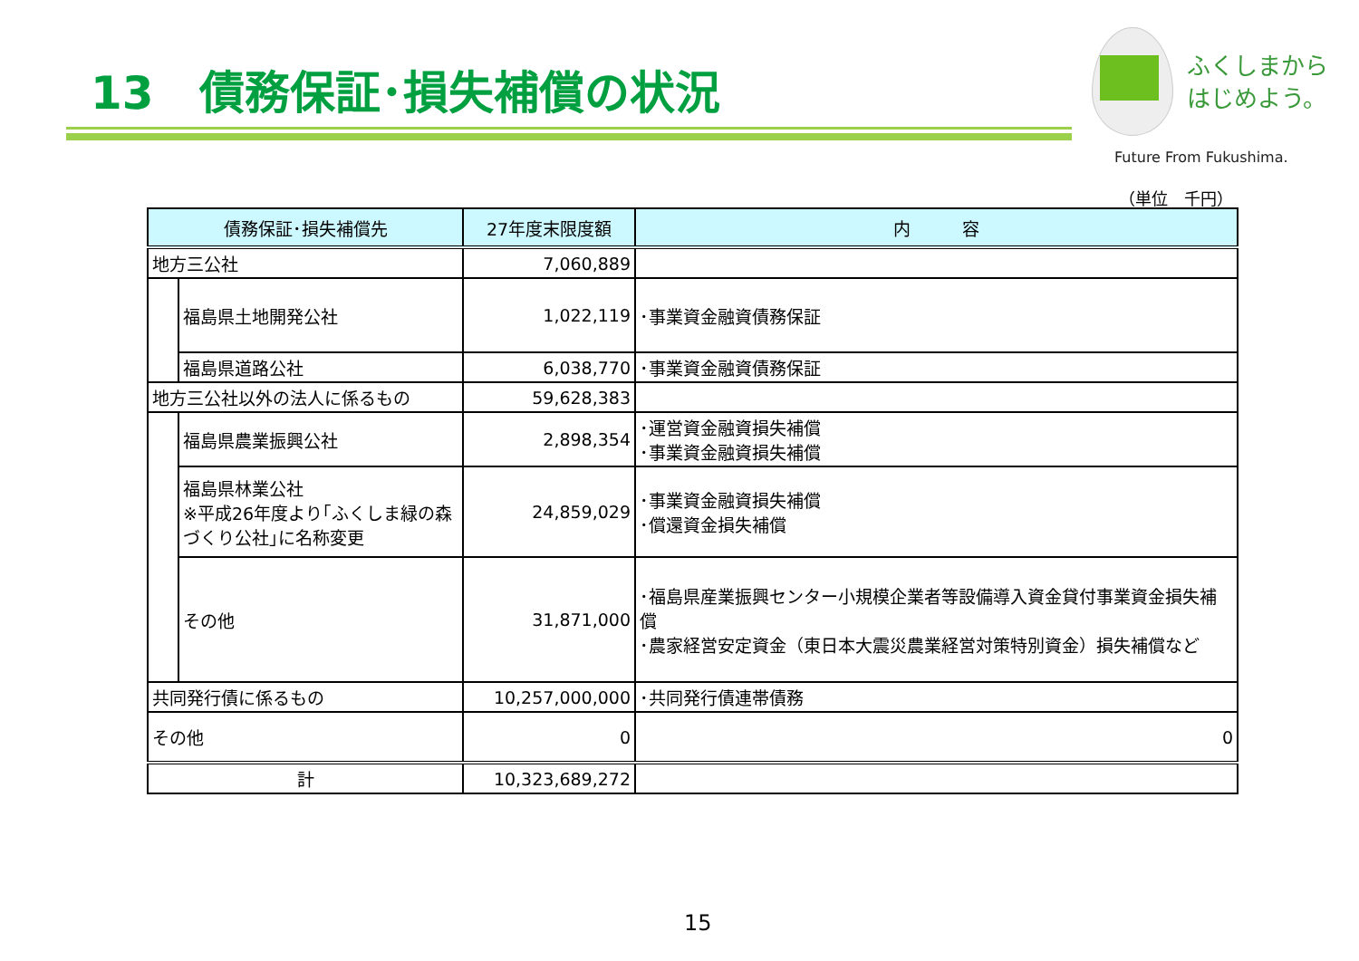13　債務保証･損失補償の状況
ふくしまから
はじめよう。
Future From Fukushima.
（単位　千円）
| 債務保証･損失補償先 | | 27年度末限度額 | 内 容 |
| --- | --- | --- | --- |
| 地方三公社 | | 7,060,889 | |
| | 福島県土地開発公社 | 1,022,119 | ･事業資金融資債務保証 |
| | 福島県道路公社 | 6,038,770 | ･事業資金融資債務保証 |
| 地方三公社以外の法人に係るもの | | 59,628,383 | |
| | 福島県農業振興公社 | 2,898,354 | ･運営資金融資損失補償 ･事業資金融資損失補償 |
| | 福島県林業公社 ※平成26年度より｢ふくしま緑の森づくり公社｣に名称変更 | 24,859,029 | ･事業資金融資損失補償 ･償還資金損失補償 |
| | その他 | 31,871,000 | ･福島県産業振興センター小規模企業者等設備導入資金貸付事業資金損失補償 ･農家経営安定資金（東日本大震災農業経営対策特別資金）損失補償など |
| 共同発行債に係るもの | | 10,257,000,000 | ･共同発行債連帯債務 |
| その他 | | 0 | 0 |
| 計 | | 10,323,689,272 | |
15